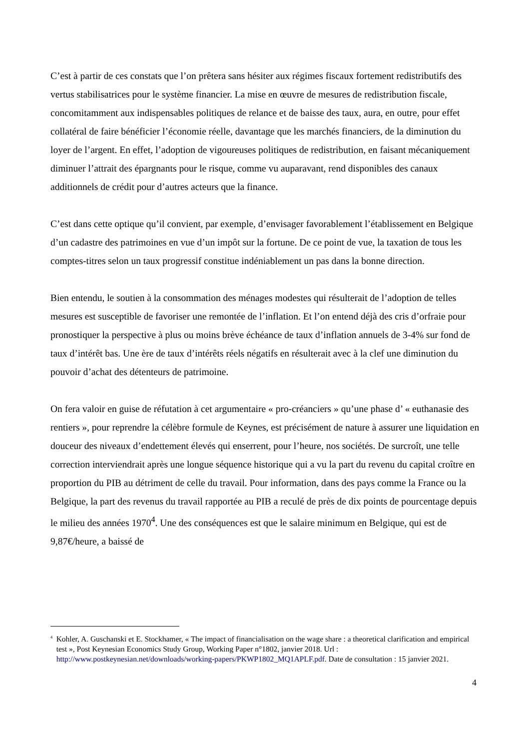C’est à partir de ces constats que l’on prêtera sans hésiter aux régimes fiscaux fortement redistributifs des vertus stabilisatrices pour le système financier. La mise en œuvre de mesures de redistribution fiscale, concomitamment aux indispensables politiques de relance et de baisse des taux, aura, en outre, pour effet collatéral de faire bénéficier l’économie réelle, davantage que les marchés financiers, de la diminution du loyer de l’argent. En effet, l’adoption de vigoureuses politiques de redistribution, en faisant mécaniquement diminuer l’attrait des épargnants pour le risque, comme vu auparavant, rend disponibles des canaux additionnels de crédit pour d’autres acteurs que la finance.
C’est dans cette optique qu’il convient, par exemple, d’envisager favorablement l’établissement en Belgique d’un cadastre des patrimoines en vue d’un impôt sur la fortune. De ce point de vue, la taxation de tous les comptes-titres selon un taux progressif constitue indéniablement un pas dans la bonne direction.
Bien entendu, le soutien à la consommation des ménages modestes qui résulterait de l’adoption de telles mesures est susceptible de favoriser une remontée de l’inflation. Et l’on entend déjà des cris d’orfraie pour pronostiquer la perspective à plus ou moins brève échéance de taux d’inflation annuels de 3-4% sur fond de taux d’intérêt bas. Une ère de taux d’intérêts réels négatifs en résulterait avec à la clef une diminution du pouvoir d’achat des détenteurs de patrimoine.
On fera valoir en guise de réfutation à cet argumentaire « pro-créanciers » qu’une phase d’ « euthanasie des rentiers », pour reprendre la célèbre formule de Keynes, est précisément de nature à assurer une liquidation en douceur des niveaux d’endettement élevés qui enserrent, pour l’heure, nos sociétés. De surcroît, une telle correction interviendrait après une longue séquence historique qui a vu la part du revenu du capital croître en proportion du PIB au détriment de celle du travail. Pour information, dans des pays comme la France ou la Belgique, la part des revenus du travail rapportée au PIB a reculé de près de dix points de pourcentage depuis le milieu des années 1970<sup>4</sup>. Une des conséquences est que le salaire minimum en Belgique, qui est de 9,87€/heure, a baissé de
<sup>4</sup> Kohler, A. Guschanski et E. Stockhamer, « The impact of financialisation on the wage share : a theoretical clarification and empirical test », Post Keynesian Economics Study Group, Working Paper n°1802, janvier 2018. Url : http://www.postkeynesian.net/downloads/working-papers/PKWP1802_MQ1APLF.pdf. Date de consultation : 15 janvier 2021.
4